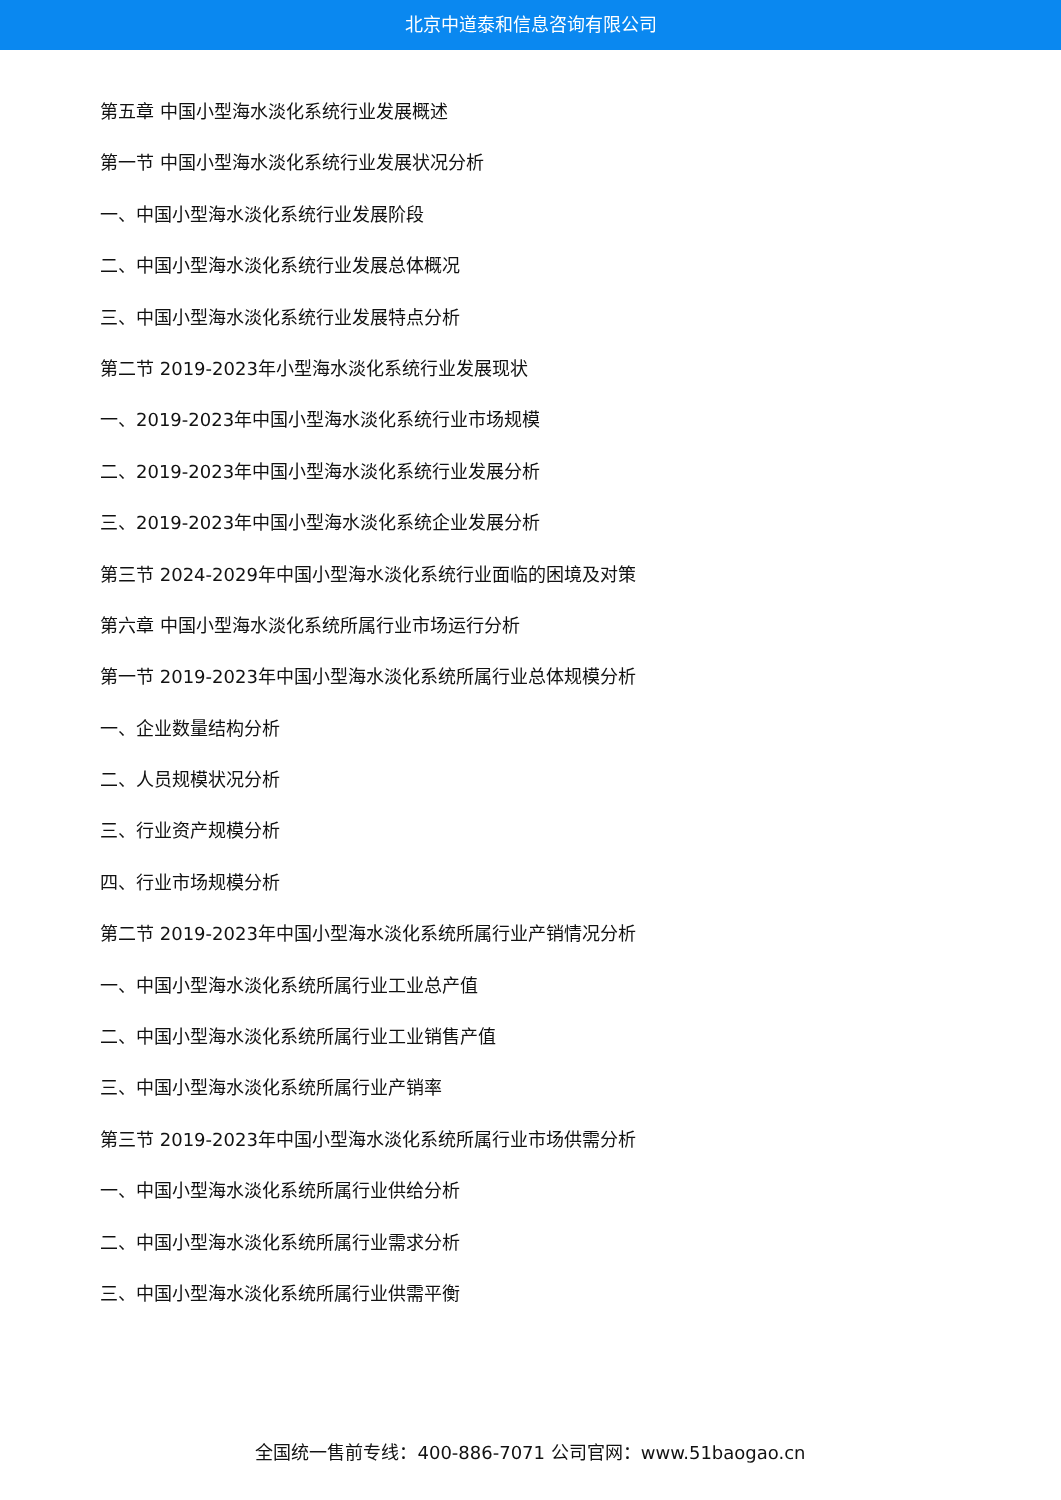北京中道泰和信息咨询有限公司
第五章 中国小型海水淡化系统行业发展概述
第一节 中国小型海水淡化系统行业发展状况分析
一、中国小型海水淡化系统行业发展阶段
二、中国小型海水淡化系统行业发展总体概况
三、中国小型海水淡化系统行业发展特点分析
第二节 2019-2023年小型海水淡化系统行业发展现状
一、2019-2023年中国小型海水淡化系统行业市场规模
二、2019-2023年中国小型海水淡化系统行业发展分析
三、2019-2023年中国小型海水淡化系统企业发展分析
第三节 2024-2029年中国小型海水淡化系统行业面临的困境及对策
第六章 中国小型海水淡化系统所属行业市场运行分析
第一节 2019-2023年中国小型海水淡化系统所属行业总体规模分析
一、企业数量结构分析
二、人员规模状况分析
三、行业资产规模分析
四、行业市场规模分析
第二节 2019-2023年中国小型海水淡化系统所属行业产销情况分析
一、中国小型海水淡化系统所属行业工业总产值
二、中国小型海水淡化系统所属行业工业销售产值
三、中国小型海水淡化系统所属行业产销率
第三节 2019-2023年中国小型海水淡化系统所属行业市场供需分析
一、中国小型海水淡化系统所属行业供给分析
二、中国小型海水淡化系统所属行业需求分析
三、中国小型海水淡化系统所属行业供需平衡
全国统一售前专线：400-886-7071 公司官网：www.51baogao.cn